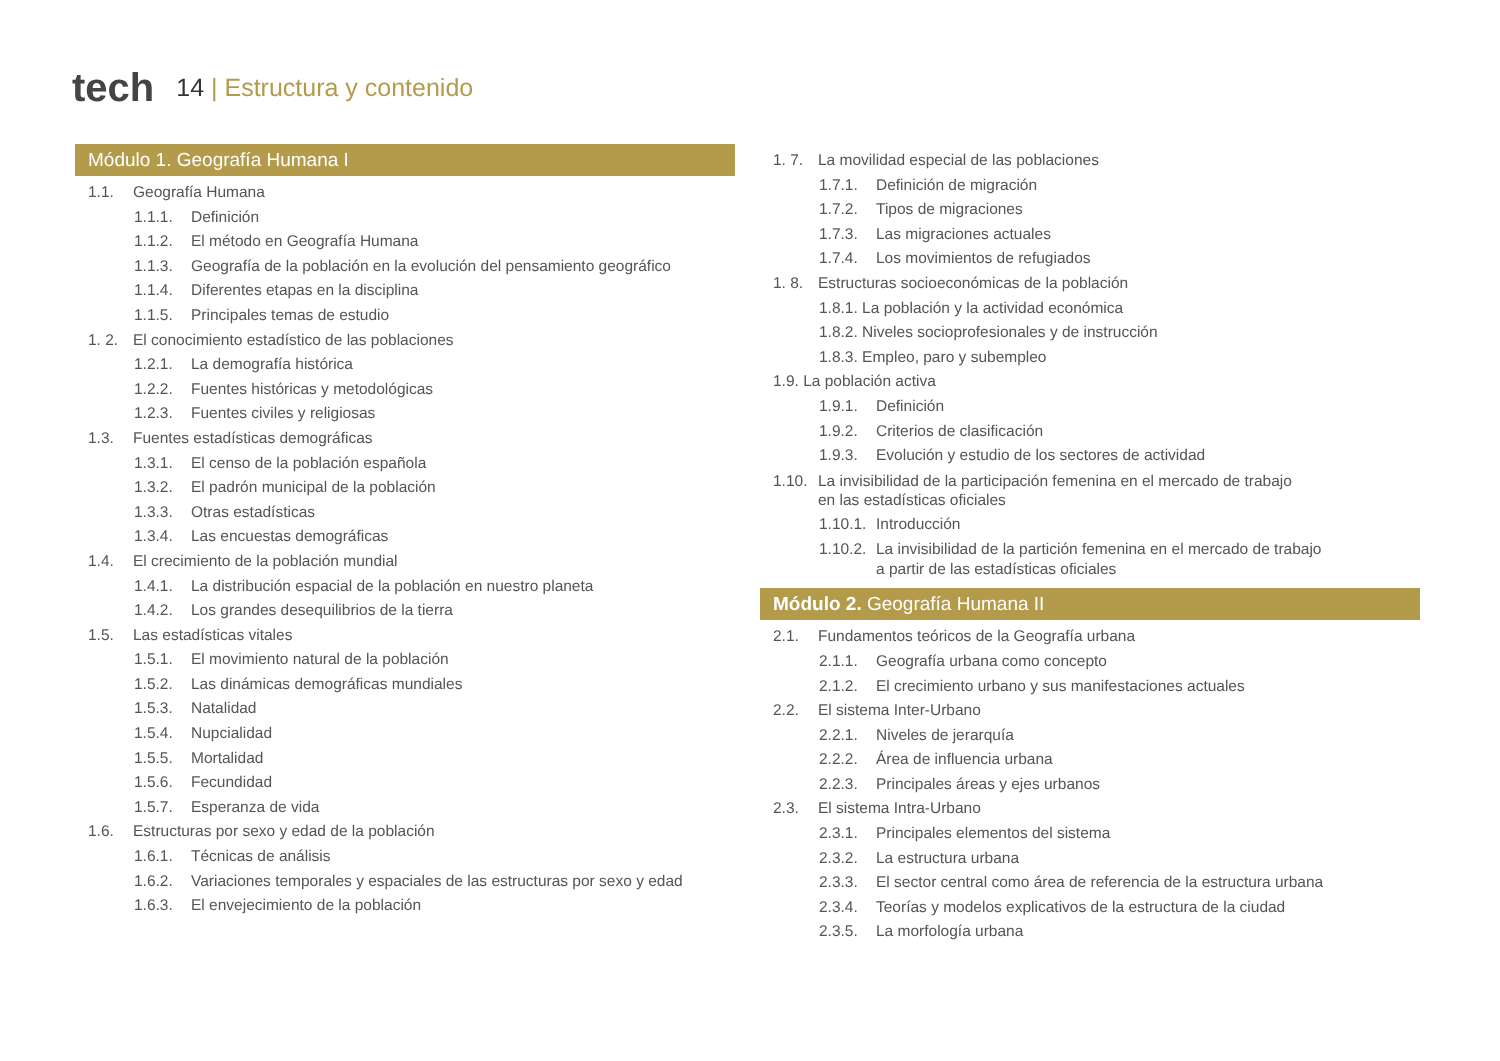tech
14 | Estructura y contenido
Módulo 1. Geografía Humana I
1.1. Geografía Humana
1.1.1. Definición
1.1.2. El método en Geografía Humana
1.1.3. Geografía de la población en la evolución del pensamiento geográfico
1.1.4. Diferentes etapas en la disciplina
1.1.5. Principales temas de estudio
1. 2. El conocimiento estadístico de las poblaciones
1.2.1. La demografía histórica
1.2.2. Fuentes históricas y metodológicas
1.2.3. Fuentes civiles y religiosas
1.3. Fuentes estadísticas demográficas
1.3.1. El censo de la población española
1.3.2. El padrón municipal de la población
1.3.3. Otras estadísticas
1.3.4. Las encuestas demográficas
1.4. El crecimiento de la población mundial
1.4.1. La distribución espacial de la población en nuestro planeta
1.4.2. Los grandes desequilibrios de la tierra
1.5. Las estadísticas vitales
1.5.1. El movimiento natural de la población
1.5.2. Las dinámicas demográficas mundiales
1.5.3. Natalidad
1.5.4. Nupcialidad
1.5.5. Mortalidad
1.5.6. Fecundidad
1.5.7. Esperanza de vida
1.6. Estructuras por sexo y edad de la población
1.6.1. Técnicas de análisis
1.6.2. Variaciones temporales y espaciales de las estructuras por sexo y edad
1.6.3. El envejecimiento de la población
1. 7. La movilidad especial de las poblaciones
1.7.1. Definición de migración
1.7.2. Tipos de migraciones
1.7.3. Las migraciones actuales
1.7.4. Los movimientos de refugiados
1. 8. Estructuras socioeconómicas de la población
1.8.1. La población y la actividad económica
1.8.2. Niveles socioprofesionales y de instrucción
1.8.3. Empleo, paro y subempleo
1.9. La población activa
1.9.1. Definición
1.9.2. Criterios de clasificación
1.9.3. Evolución y estudio de los sectores de actividad
1.10. La invisibilidad de la participación femenina en el mercado de trabajo
en las estadísticas oficiales
1.10.1. Introducción
1.10.2. La invisibilidad de la partición femenina en el mercado de trabajo
a partir de las estadísticas oficiales
Módulo 2. Geografía Humana II
2.1. Fundamentos teóricos de la Geografía urbana
2.1.1. Geografía urbana como concepto
2.1.2. El crecimiento urbano y sus manifestaciones actuales
2.2. El sistema Inter-Urbano
2.2.1. Niveles de jerarquía
2.2.2. Área de influencia urbana
2.2.3. Principales áreas y ejes urbanos
2.3. El sistema Intra-Urbano
2.3.1. Principales elementos del sistema
2.3.2. La estructura urbana
2.3.3. El sector central como área de referencia de la estructura urbana
2.3.4. Teorías y modelos explicativos de la estructura de la ciudad
2.3.5. La morfología urbana